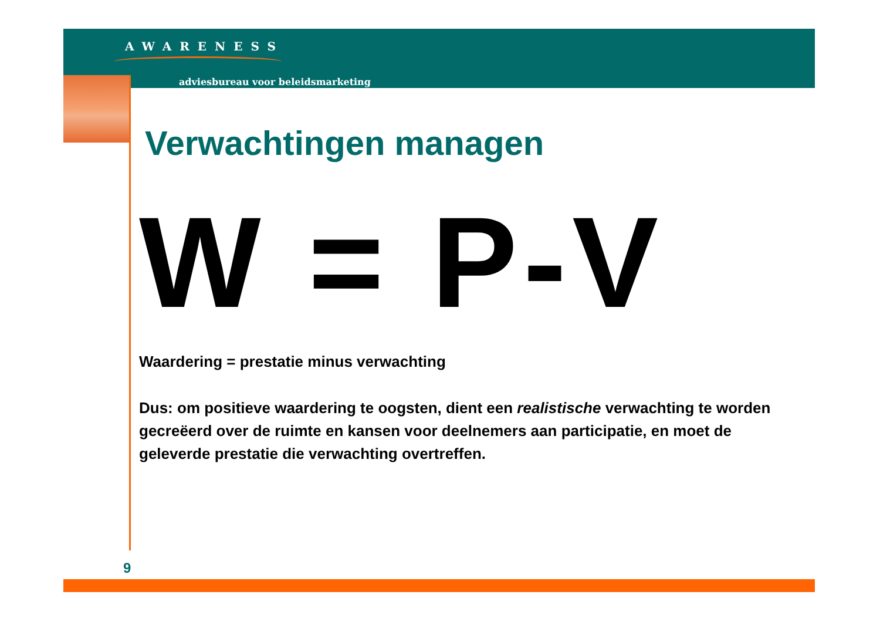AWARENESS
adviesbureau voor beleidsmarketing
Verwachtingen managen
W = P-V
Waardering = prestatie minus verwachting
Dus: om positieve waardering te oogsten, dient een realistische verwachting te worden gecreëerd over de ruimte en kansen voor deelnemers aan participatie, en moet de geleverde prestatie die verwachting overtreffen.
9